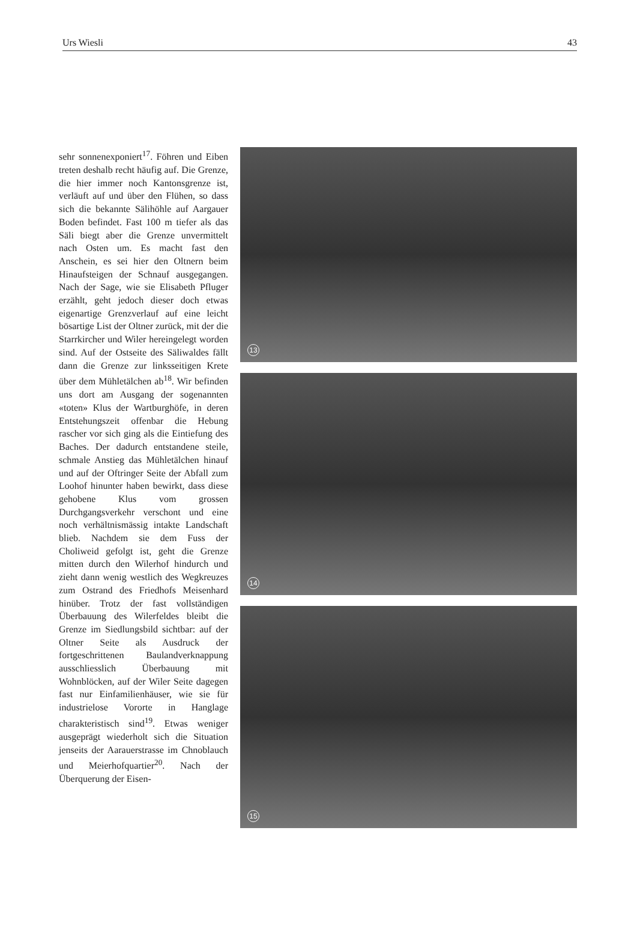Urs Wiesli 43
sehr sonnenexponiert<sup>17</sup>. Föhren und Eiben treten deshalb recht häufig auf. Die Grenze, die hier immer noch Kantonsgrenze ist, verläuft auf und über den Flühen, so dass sich die bekannte Sälihöhle auf Aargauer Boden befindet. Fast 100 m tiefer als das Säli biegt aber die Grenze unvermittelt nach Osten um. Es macht fast den Anschein, es sei hier den Oltnern beim Hinaufsteigen der Schnauf ausgegangen. Nach der Sage, wie sie Elisabeth Pfluger erzählt, geht jedoch dieser doch etwas eigenartige Grenzverlauf auf eine leicht bösartige List der Oltner zurück, mit der die Starrkircher und Wiler hereingelegt worden sind. Auf der Ostseite des Säliwaldes fällt dann die Grenze zur linksseitigen Krete über dem Mühletälchen ab<sup>18</sup>. Wir befinden uns dort am Ausgang der sogenannten «toten» Klus der Wartburghöfe, in deren Entstehungszeit offenbar die Hebung rascher vor sich ging als die Eintiefung des Baches. Der dadurch entstandene steile, schmale Anstieg das Mühletälchen hinauf und auf der Oftringer Seite der Abfall zum Loohof hinunter haben bewirkt, dass diese gehobene Klus vom grossen Durchgangsverkehr verschont und eine noch verhältnismässig intakte Landschaft blieb. Nachdem sie dem Fuss der Choliweid gefolgt ist, geht die Grenze mitten durch den Wilerhof hindurch und zieht dann wenig westlich des Wegkreuzes zum Ostrand des Friedhofs Meisenhard hinüber. Trotz der fast vollständigen Überbauung des Wilerfeldes bleibt die Grenze im Siedlungsbild sichtbar: auf der Oltner Seite als Ausdruck der fortgeschrittenen Baulandverknappung ausschliesslich Überbauung mit Wohnblöcken, auf der Wiler Seite dagegen fast nur Einfamilienhäuser, wie sie für industrielose Vororte in Hanglage charakteristisch sind<sup>19</sup>. Etwas weniger ausgeprägt wiederholt sich die Situation jenseits der Aarauerstrasse im Chnoblauch und Meierhofquartier<sup>20</sup>. Nach der Überquerung der Eisen-
13
14
15